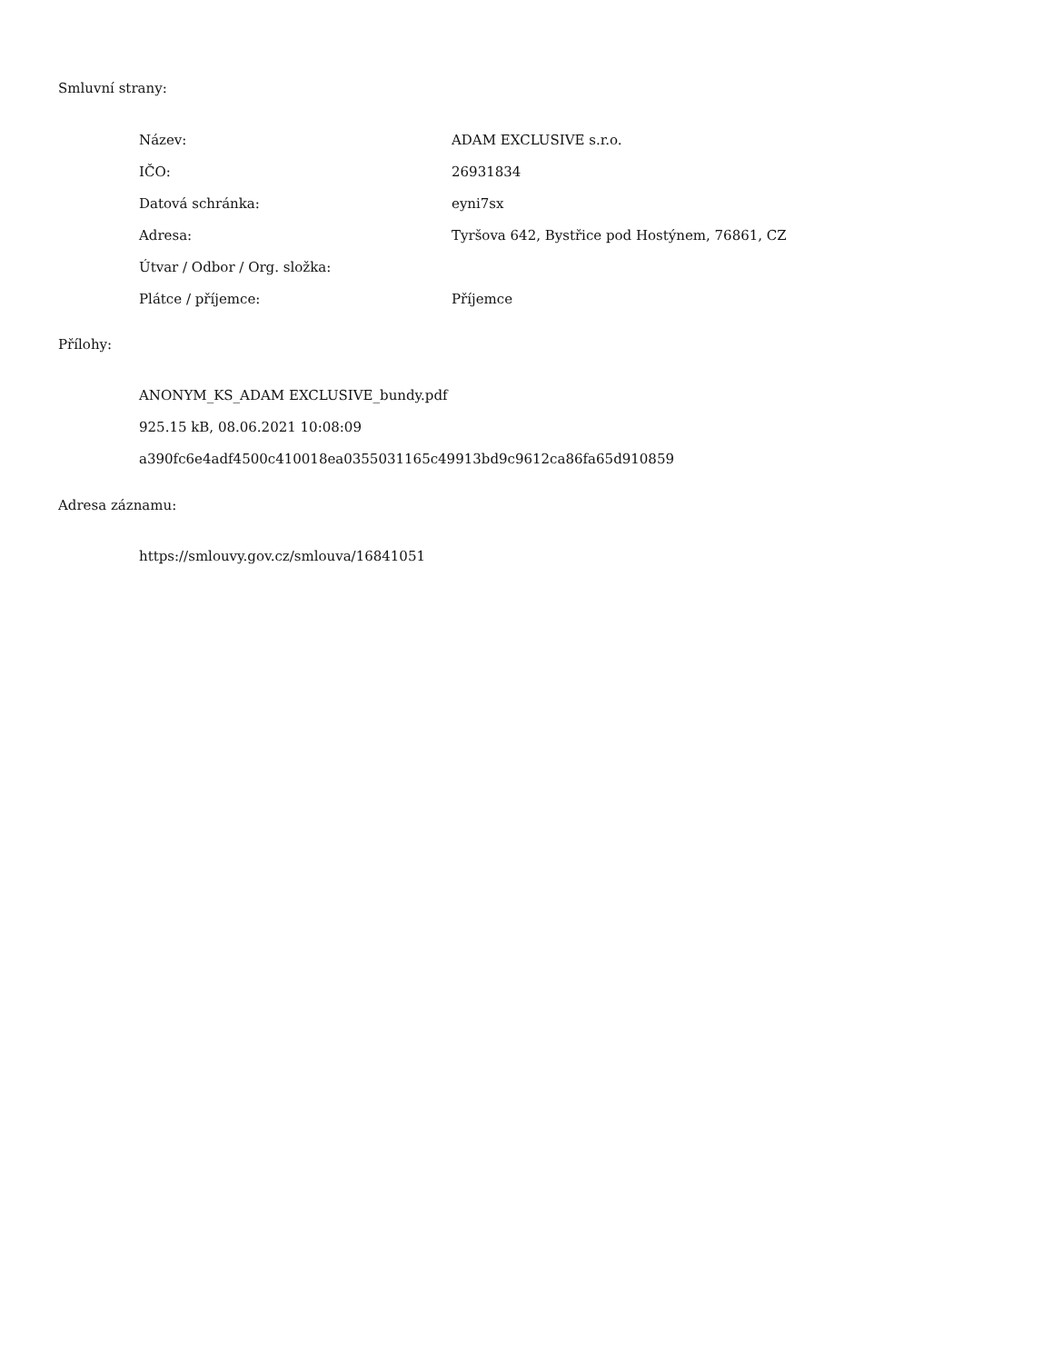Smluvní strany:
| Název: | ADAM EXCLUSIVE s.r.o. |
| IČO: | 26931834 |
| Datová schránka: | eyni7sx |
| Adresa: | Tyršova 642, Bystřice pod Hostýnem, 76861, CZ |
| Útvar / Odbor / Org. složka: | |
| Plátce / příjemce: | Příjemce |
Přílohy:
ANONYM_KS_ADAM EXCLUSIVE_bundy.pdf
925.15 kB, 08.06.2021 10:08:09
a390fc6e4adf4500c410018ea0355031165c49913bd9c9612ca86fa65d910859
Adresa záznamu:
https://smlouvy.gov.cz/smlouva/16841051